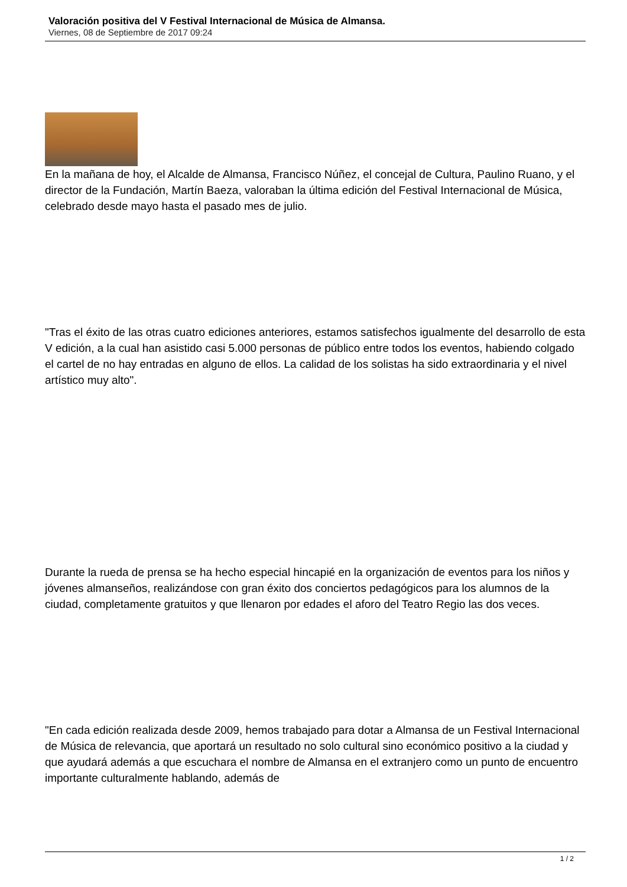Valoración positiva del V Festival Internacional de Música de Almansa.
Viernes, 08 de Septiembre de 2017 09:24
En la mañana de hoy, el Alcalde de Almansa, Francisco Núñez, el concejal de Cultura, Paulino Ruano, y el director de la Fundación, Martín Baeza, valoraban la última edición del Festival Internacional de Música, celebrado desde mayo hasta el pasado mes de julio.
"Tras el éxito de las otras cuatro ediciones anteriores, estamos satisfechos igualmente del desarrollo de esta V edición, a la cual han asistido casi 5.000 personas de público entre todos los eventos, habiendo colgado el cartel de no hay entradas en alguno de ellos. La calidad de los solistas ha sido extraordinaria y el nivel artístico muy alto".
Durante la rueda de prensa se ha hecho especial hincapié en la organización de eventos para los niños y jóvenes almanseños, realizándose con gran éxito dos conciertos pedagógicos para los alumnos de la ciudad, completamente gratuitos y que llenaron por edades el aforo del Teatro Regio las dos veces.
"En cada edición realizada desde 2009, hemos trabajado para dotar a Almansa de un Festival Internacional de Música de relevancia, que aportará un resultado no solo cultural sino económico positivo a la ciudad y que ayudará además a que escuchara el nombre de Almansa en el extranjero como un punto de encuentro importante culturalmente hablando, además de
1 / 2